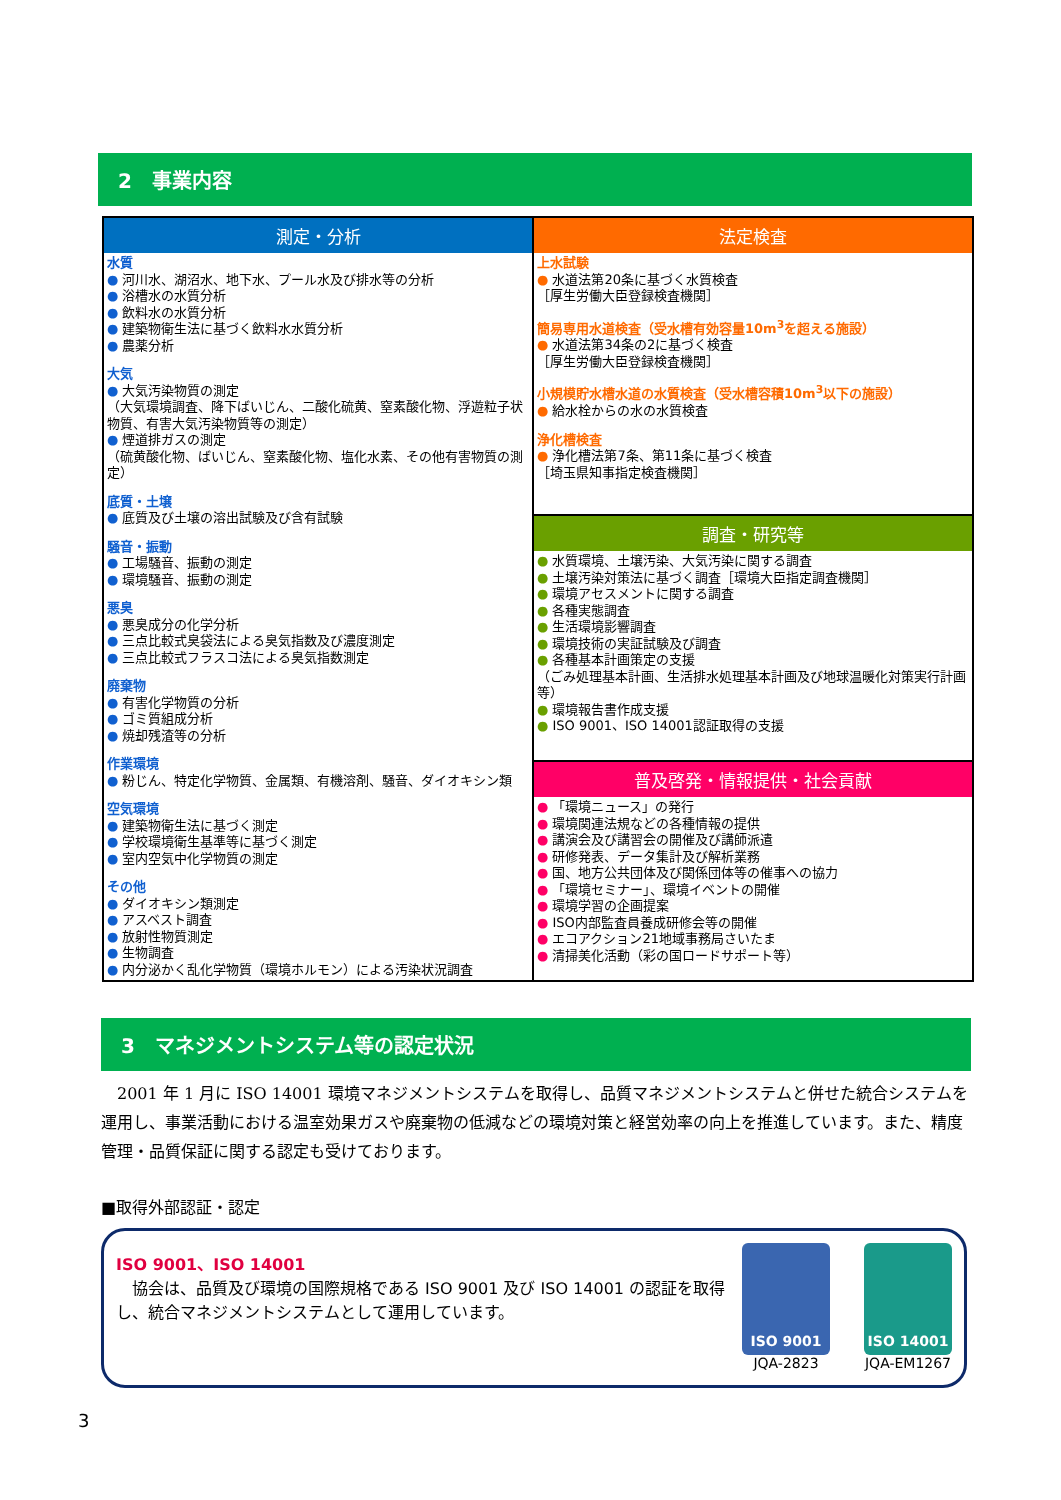2　事業内容
| 測定・分析 水質 ● 河川水、湖沼水、地下水、プール水及び排水等の分析 ● 浴槽水の水質分析 ● 飲料水の水質分析 ● 建築物衛生法に基づく飲料水水質分析 ● 農薬分析 大気 ● 大気汚染物質の測定 （大気環境調査、降下ばいじん、二酸化硫黄、窒素酸化物、浮遊粒子状物質、有害大気汚染物質等の測定） ● 煙道排ガスの測定 （硫黄酸化物、ばいじん、窒素酸化物、塩化水素、その他有害物質の測定） 底質・土壌 ● 底質及び土壌の溶出試験及び含有試験 騒音・振動 ● 工場騒音、振動の測定 ● 環境騒音、振動の測定 悪臭 ● 悪臭成分の化学分析 ● 三点比較式臭袋法による臭気指数及び濃度測定 ● 三点比較式フラスコ法による臭気指数測定 廃棄物 ● 有害化学物質の分析 ● ゴミ質組成分析 ● 焼却残渣等の分析 作業環境 ● 粉じん、特定化学物質、金属類、有機溶剤、騒音、ダイオキシン類 空気環境 ● 建築物衛生法に基づく測定 ● 学校環境衛生基準等に基づく測定 ● 室内空気中化学物質の測定 その他 ● ダイオキシン類測定 ● アスベスト調査 ● 放射性物質測定 ● 生物調査 ● 内分泌かく乱化学物質（環境ホルモン）による汚染状況調査 | 法定検査 上水試験 ● 水道法第20条に基づく水質検査 ［厚生労働大臣登録検査機関］ 簡易専用水道検査（受水槽有効容量10m<sup>3</sup>を超える施設） ● 水道法第34条の2に基づく検査 ［厚生労働大臣登録検査機関］ 小規模貯水槽水道の水質検査（受水槽容積10m<sup>3</sup>以下の施設） ● 給水栓からの水の水質検査 浄化槽検査 ● 浄化槽法第7条、第11条に基づく検査 ［埼玉県知事指定検査機関］ |
| | 調査・研究等 ● 水質環境、土壌汚染、大気汚染に関する調査 ● 土壌汚染対策法に基づく調査［環境大臣指定調査機関］ ● 環境アセスメントに関する調査 ● 各種実態調査 ● 生活環境影響調査 ● 環境技術の実証試験及び調査 ● 各種基本計画策定の支援 （ごみ処理基本計画、生活排水処理基本計画及び地球温暖化対策実行計画等） ● 環境報告書作成支援 ● ISO 9001、ISO 14001認証取得の支援 |
| | 普及啓発・情報提供・社会貢献 ● 「環境ニュース」の発行 ● 環境関連法規などの各種情報の提供 ● 講演会及び講習会の開催及び講師派遣 ● 研修発表、データ集計及び解析業務 ● 国、地方公共団体及び関係団体等の催事への協力 ● 「環境セミナー」、環境イベントの開催 ● 環境学習の企画提案 ● ISO内部監査員養成研修会等の開催 ● エコアクション21地域事務局さいたま ● 清掃美化活動（彩の国ロードサポート等） |
3　マネジメントシステム等の認定状況
2001 年 1 月に ISO 14001 環境マネジメントシステムを取得し、品質マネジメントシステムと併せた統合システムを運用し、事業活動における温室効果ガスや廃棄物の低減などの環境対策と経営効率の向上を推進しています。また、精度管理・品質保証に関する認定も受けております。
■取得外部認証・認定
ISO 9001、ISO 14001
　協会は、品質及び環境の国際規格である ISO 9001 及び ISO 14001 の認証を取得し、統合マネジメントシステムとして運用しています。
ISO 9001
JQA-2823
ISO 14001
JQA-EM1267
3